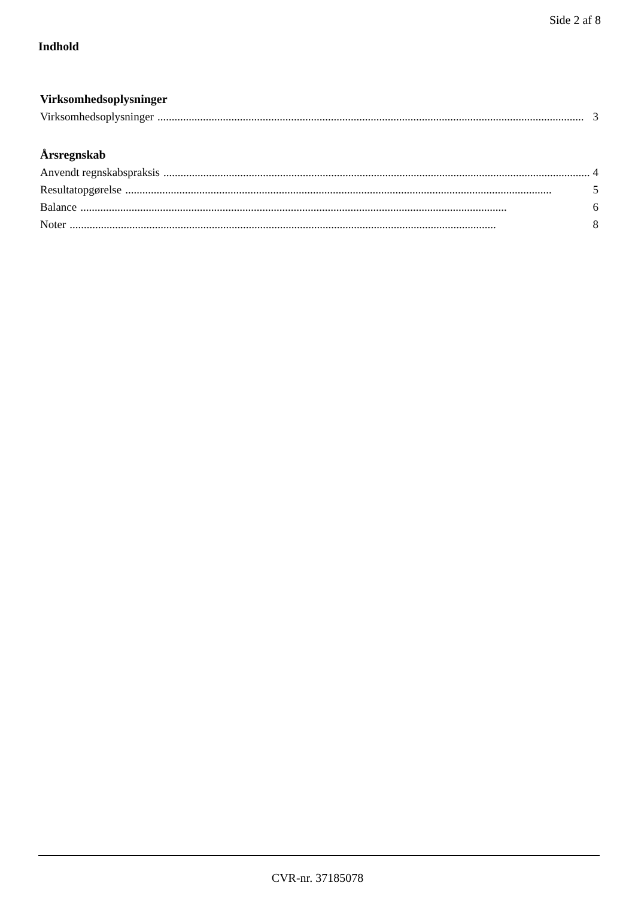Side 2 af 8
Indhold
Virksomhedsoplysninger
Virksomhedsoplysninger...................................................................................................................................................... 3
Årsregnskab
Anvendt regnskabspraksis...................................................................................................................................................... 4
Resultatopgørelse...................................................................................................................................................... 5
Balance...................................................................................................................................................... 6
Noter...................................................................................................................................................... 8
CVR-nr. 37185078